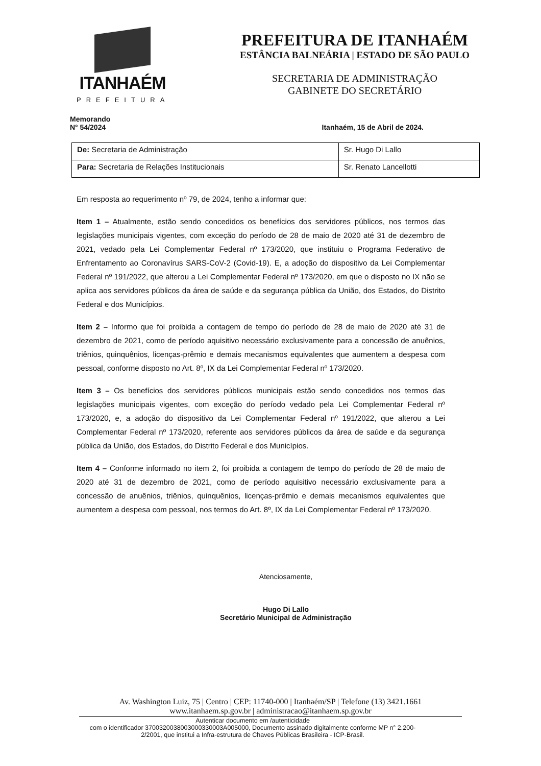ITANHAÉM
PREFEITURA
PREFEITURA DE ITANHAÉM
ESTÂNCIA BALNEÁRIA | ESTADO DE SÃO PAULO
SECRETARIA DE ADMINISTRAÇÃO
GABINETE DO SECRETÁRIO
Memorando
N° 54/2024
Itanhaém, 15 de Abril de 2024.
| De: Secretaria de Administração | Sr. Hugo Di Lallo |
| Para: Secretaria de Relações Institucionais | Sr. Renato Lancellotti |
Em resposta ao requerimento nº 79, de 2024, tenho a informar que:
Item 1 – Atualmente, estão sendo concedidos os benefícios dos servidores públicos, nos termos das legislações municipais vigentes, com exceção do período de 28 de maio de 2020 até 31 de dezembro de 2021, vedado pela Lei Complementar Federal nº 173/2020, que instituiu o Programa Federativo de Enfrentamento ao Coronavírus SARS-CoV-2 (Covid-19). E, a adoção do dispositivo da Lei Complementar Federal nº 191/2022, que alterou a Lei Complementar Federal nº 173/2020, em que o disposto no IX não se aplica aos servidores públicos da área de saúde e da segurança pública da União, dos Estados, do Distrito Federal e dos Municípios.
Item 2 – Informo que foi proibida a contagem de tempo do período de 28 de maio de 2020 até 31 de dezembro de 2021, como de período aquisitivo necessário exclusivamente para a concessão de anuênios, triênios, quinquênios, licenças-prêmio e demais mecanismos equivalentes que aumentem a despesa com pessoal, conforme disposto no Art. 8º, IX da Lei Complementar Federal nº 173/2020.
Item 3 – Os benefícios dos servidores públicos municipais estão sendo concedidos nos termos das legislações municipais vigentes, com exceção do período vedado pela Lei Complementar Federal nº 173/2020, e, a adoção do dispositivo da Lei Complementar Federal nº 191/2022, que alterou a Lei Complementar Federal nº 173/2020, referente aos servidores públicos da área de saúde e da segurança pública da União, dos Estados, do Distrito Federal e dos Municípios.
Item 4 – Conforme informado no item 2, foi proibida a contagem de tempo do período de 28 de maio de 2020 até 31 de dezembro de 2021, como de período aquisitivo necessário exclusivamente para a concessão de anuênios, triênios, quinquênios, licenças-prêmio e demais mecanismos equivalentes que aumentem a despesa com pessoal, nos termos do Art. 8º, IX da Lei Complementar Federal nº 173/2020.
Atenciosamente,
Hugo Di Lallo
Secretário Municipal de Administração
Av. Washington Luiz, 75 | Centro | CEP: 11740-000 | Itanhaém/SP | Telefone (13) 3421.1661
www.itanhaem.sp.gov.br | administracao@itanhaem.sp.gov.br
Autenticar documento em /autenticidade
com o identificador 3700320038003000330003A005000, Documento assinado digitalmente conforme MP n° 2.200-2/2001, que institui a Infra-estrutura de Chaves Públicas Brasileira - ICP-Brasil.